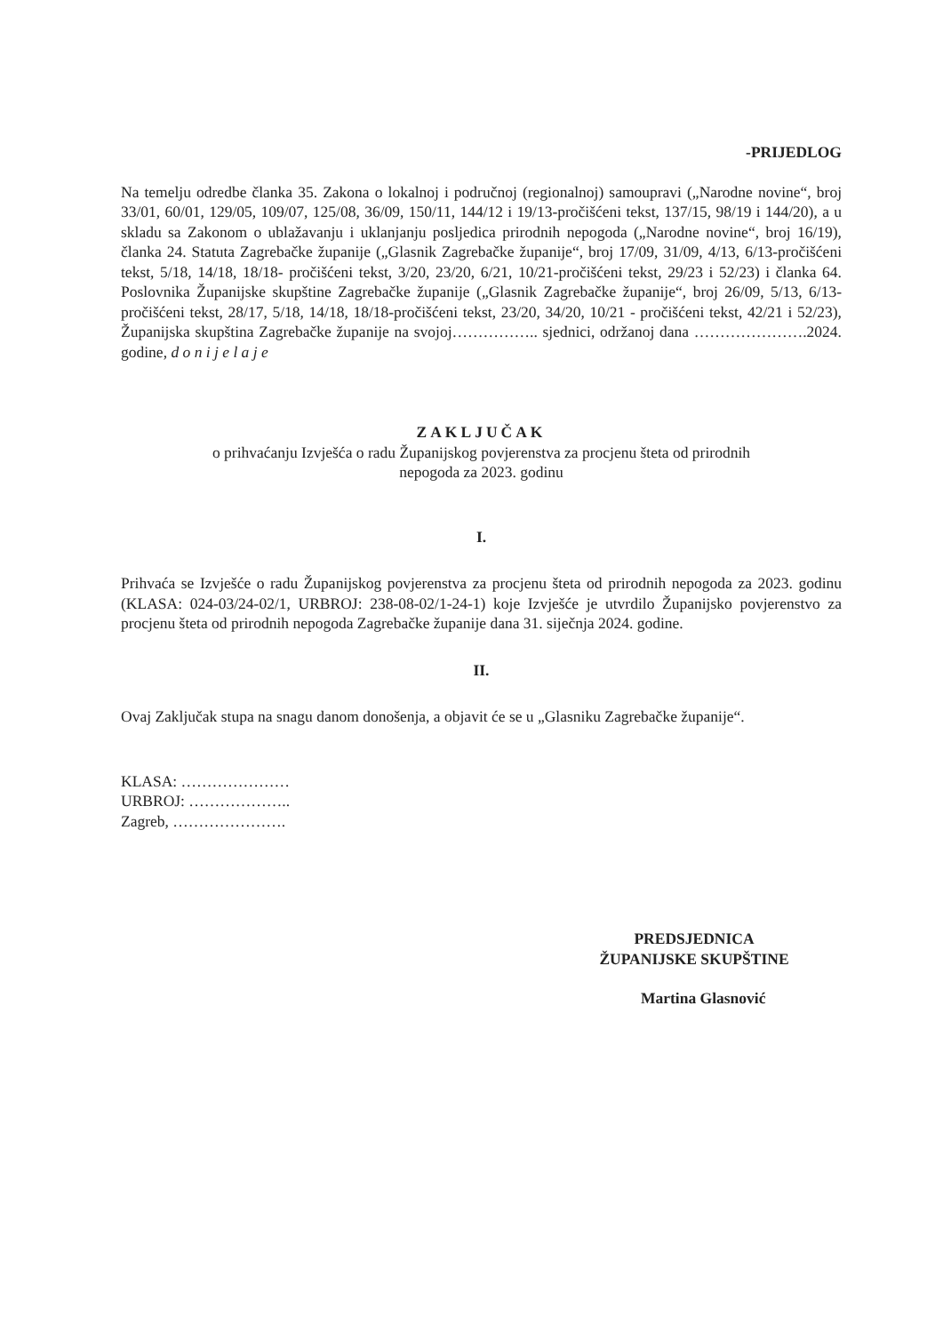-PRIJEDLOG
Na temelju odredbe članka 35. Zakona o lokalnoj i područnoj (regionalnoj) samoupravi („Narodne novine“, broj 33/01, 60/01, 129/05, 109/07, 125/08, 36/09, 150/11, 144/12 i 19/13-pročišćeni tekst, 137/15, 98/19 i 144/20), a u skladu sa Zakonom o ublažavanju i uklanjanju posljedica prirodnih nepogoda („Narodne novine“, broj 16/19), članka 24. Statuta Zagrebačke županije („Glasnik Zagrebačke županije“, broj 17/09, 31/09, 4/13, 6/13-pročišćeni tekst, 5/18, 14/18, 18/18- pročišćeni tekst, 3/20, 23/20, 6/21, 10/21-pročišćeni tekst, 29/23 i 52/23) i članka 64. Poslovnika Županijske skupštine Zagrebačke županije („Glasnik Zagrebačke županije“, broj 26/09, 5/13, 6/13-pročišćeni tekst, 28/17, 5/18, 14/18, 18/18-pročišćeni tekst, 23/20, 34/20, 10/21 - pročišćeni tekst, 42/21 i 52/23), Županijska skupština Zagrebačke županije na svojoj…………….. sjednici, održanoj dana ………………….2024. godine, d o n i j e l a j e
ZAKLJUČAK
o prihvaćanju Izvješća o radu Županijskog povjerenstva za procjenu šteta od prirodnih
nepogoda za 2023. godinu
I.
Prihvaća se Izvješće o radu Županijskog povjerenstva za procjenu šteta od prirodnih nepogoda za 2023. godinu (KLASA: 024-03/24-02/1, URBROJ: 238-08-02/1-24-1) koje Izvješće je utvrdilo Županijsko povjerenstvo za procjenu šteta od prirodnih nepogoda Zagrebačke županije dana 31. siječnja 2024. godine.
II.
Ovaj Zaključak stupa na snagu danom donošenja, a objavit će se u „Glasniku Zagrebačke županije“.
KLASA: …………………
URBROJ: ………………..
Zagreb, ………………….
PREDSJEDNICA
ŽUPANIJSKE SKUPŠTINE
Martina Glasnović